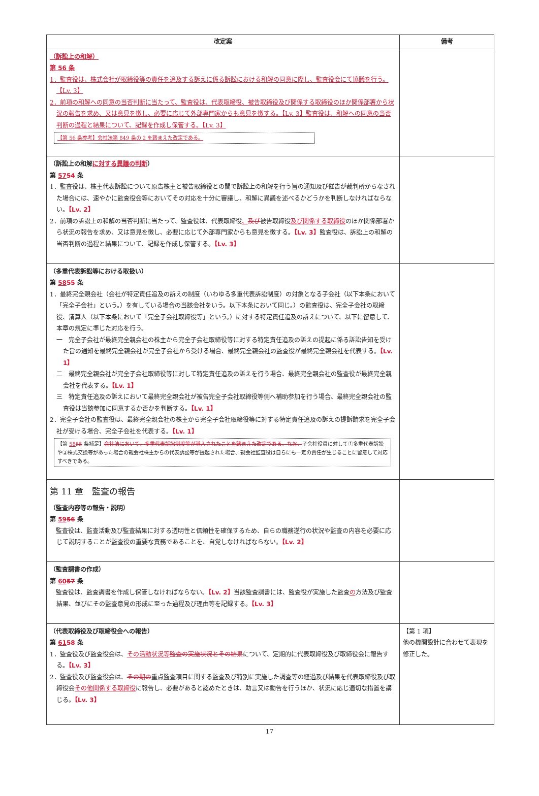| 改定案 | 備考 |
| --- | --- |
| （訴訟上の和解） 第 56 条 1．監査役は、株式会社が取締役等の責任を追及する訴えに係る訴訟における和解の同意に際し、監査役会にて協議を行う。【Lv. 3】 2．前項の和解への同意の当否判断に当たって、監査役は、代表取締役、被告取締役及び関係する取締役のほか関係部署から状況の報告を求め、又は意見を徴し、必要に応じて外部専門家からも意見を徴する。【Lv. 3】監査役は、和解への同意の当否判断の過程と結果について、記録を作成し保管する。【Lv. 3】 【第 56 条参考】会社法第 849 条の 2 を踏まえた改定である。 | |
| （訴訟上の和解 に対する異議の判断 ） 第 57 54 条 1．監査役は、株主代表訴訟について原告株主と被告取締役との間で訴訟上の和解を行う旨の通知及び催告が裁判所からなされた場合には、速やかに監査役会等においてその対応を十分に審議し、和解に異議を述べるかどうかを判断しなければならない。 【Lv. 2】 2．前項の訴訟上の和解の当否判断に当たって、監査役は、代表取締役 、 及び 被告取締役 及び関係する取締役 のほか関係部署から状況の報告を求め、又は意見を徴し、必要に応じて外部専門家からも意見を徴する。 【Lv. 3】 監査役は、訴訟上の和解の当否判断の過程と結果について、記録を作成し保管する。 【Lv. 3】 | |
| （多重代表訴訟等における取扱い） 第 58 55 条 1．最終完全親会社（会社が特定責任追及の訴えの制度（いわゆる多重代表訴訟制度）の対象となる子会社（以下本条において「完全子会社」という。）を有している場合の当該会社をいう。以下本条において同じ。）の監査役は、完全子会社の取締役、清算人（以下本条において「完全子会社取締役等」という。）に対する特定責任追及の訴えについて、以下に留意して、本章の規定に準じた対応を行う。 一 完全子会社が最終完全親会社の株主から完全子会社取締役等に対する特定責任追及の訴えの提起に係る訴訟告知を受けた旨の通知を最終完全親会社が完全子会社から受ける場合、最終完全親会社の監査役が最終完全親会社を代表する。 【Lv. 1】 二 最終完全親会社が完全子会社取締役等に対して特定責任追及の訴えを行う場合、最終完全親会社の監査役が最終完全親会社を代表する。 【Lv. 1】 三 特定責任追及の訴えにおいて最終完全親会社が被告完全子会社取締役等側へ補助参加を行う場合、最終完全親会社の監査役は当該参加に同意するか否かを判断する。 【Lv. 1】 2．完全子会社の監査役は、最終完全親会社の株主から完全子会社取締役等に対する特定責任追及の訴えの提訴請求を完全子会社が受ける場合、完全子会社を代表する。 【Lv. 1】 【第 58 55 条補足】 会社法において、多重代表訴訟制度等が導入されたことを踏まえた改定である。なお、 子会社役員に対して①多重代表訴訟や②株式交換等があった場合の親会社株主からの代表訴訟等が提起された場合、親会社監査役は自らにも一定の責任が生じることに留意して対応すべきである。 | |
| 第 11 章 監査の報告 （監査内容等の報告・説明） 第 59 56 条 監査役は、監査活動及び監査結果に対する透明性と信頼性を確保するため、自らの職務遂行の状況や監査の内容を必要に応じて説明することが監査役の重要な責務であることを、自覚しなければならない。 【Lv. 2】 | |
| （監査調書の作成） 第 60 57 条 監査役は、監査調書を作成し保管しなければならない。 【Lv. 2】 当該監査調書には、監査役が実施した監査 の 方法及び監査結果、並びにその監査意見の形成に至った過程及び理由等を記録する。 【Lv. 3】 | |
| （代表取締役及び取締役会への報告） 第 61 58 条 1．監査役及び監査役会は、 その活動状況等 監査の実施状況とその結果 について、定期的に代表取締役及び取締役会に報告する。 【Lv. 3】 2．監査役及び監査役会は、 その期の 重点監査項目に関する監査及び特別に実施した調査等の経過及び結果を代表取締役及び取締役会 その他関係する取締役 に報告し、必要があると認めたときは、助言又は勧告を行うほか、状況に応じ適切な措置を講じる。 【Lv. 3】 | 【第 1 項】 他の機関設計に合わせて表現を修正した。 |
17